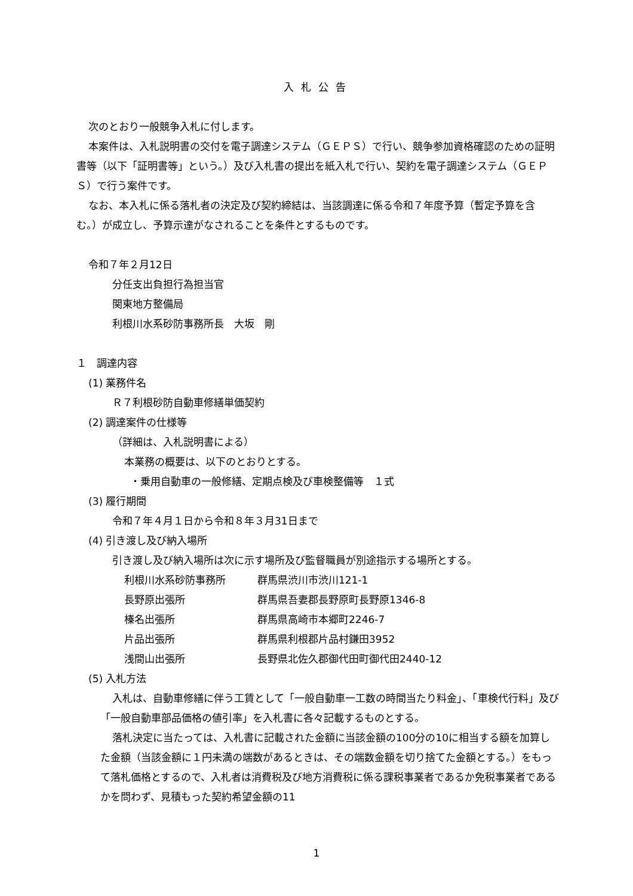入札公告
次のとおり一般競争入札に付します。
本案件は、入札説明書の交付を電子調達システム（ＧＥＰＳ）で行い、競争参加資格確認のための証明書等（以下「証明書等」という。）及び入札書の提出を紙入札で行い、契約を電子調達システム（ＧＥＰＳ）で行う案件です。
なお、本入札に係る落札者の決定及び契約締結は、当該調達に係る令和７年度予算（暫定予算を含む。）が成立し、予算示達がなされることを条件とするものです。
令和７年２月12日
分任支出負担行為担当官
関東地方整備局
利根川水系砂防事務所長　大坂　剛
１　調達内容
(1) 業務件名
Ｒ７利根砂防自動車修繕単価契約
(2) 調達案件の仕様等
（詳細は、入札説明書による）
本業務の概要は、以下のとおりとする。
・乗用自動車の一般修繕、定期点検及び車検整備等　１式
(3) 履行期間
令和７年４月１日から令和８年３月31日まで
(4) 引き渡し及び納入場所
引き渡し及び納入場所は次に示す場所及び監督職員が別途指示する場所とする。
利根川水系砂防事務所 群馬県渋川市渋川121-1
長野原出張所 群馬県吾妻郡長野原町長野原1346-8
榛名出張所 群馬県高崎市本郷町2246-7
片品出張所 群馬県利根郡片品村鎌田3952
浅間山出張所 長野県北佐久郡御代田町御代田2440-12
(5) 入札方法
入札は、自動車修繕に伴う工賃として「一般自動車一工数の時間当たり料金」、「車検代行料」及び「一般自動車部品価格の値引率」を入札書に各々記載するものとする。
落札決定に当たっては、入札書に記載された金額に当該金額の100分の10に相当する額を加算した金額（当該金額に１円未満の端数があるときは、その端数金額を切り捨てた金額とする。）をもって落札価格とするので、入札者は消費税及び地方消費税に係る課税事業者であるか免税事業者であるかを問わず、見積もった契約希望金額の11
1